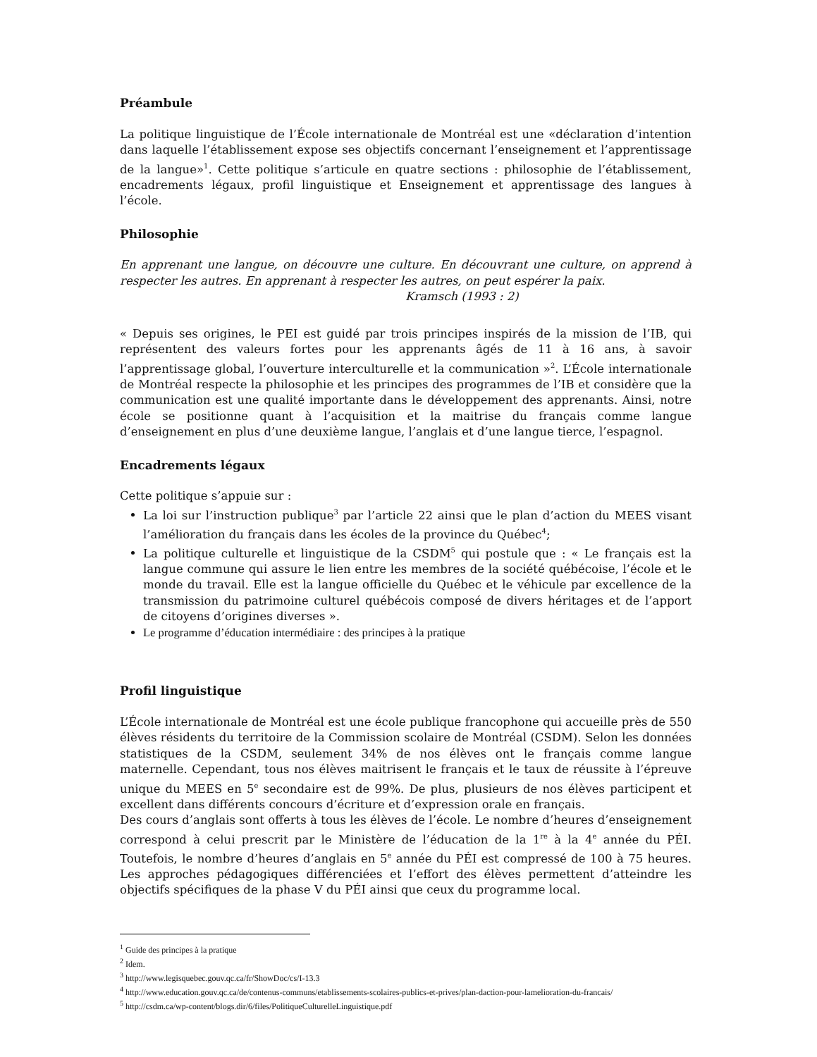Préambule
La politique linguistique de l’École internationale de Montréal est une «déclaration d’intention dans laquelle l’établissement expose ses objectifs concernant l’enseignement et l’apprentissage de la langue»<sup>1</sup>. Cette politique s’articule en quatre sections : philosophie de l’établissement, encadrements légaux, profil linguistique et Enseignement et apprentissage des langues à l’école.
Philosophie
En apprenant une langue, on découvre une culture. En découvrant une culture, on apprend à respecter les autres. En apprenant à respecter les autres, on peut espérer la paix.
Kramsch (1993 : 2)
« Depuis ses origines, le PEI est guidé par trois principes inspirés de la mission de l’IB, qui représentent des valeurs fortes pour les apprenants âgés de 11 à 16 ans, à savoir l’apprentissage global, l’ouverture interculturelle et la communication »<sup>2</sup>. L’École internationale de Montréal respecte la philosophie et les principes des programmes de l’IB et considère que la communication est une qualité importante dans le développement des apprenants. Ainsi, notre école se positionne quant à l’acquisition et la maitrise du français comme langue d’enseignement en plus d’une deuxième langue, l’anglais et d’une langue tierce, l’espagnol.
Encadrements légaux
Cette politique s’appuie sur :
La loi sur l’instruction publique<sup>3</sup> par l’article 22 ainsi que le plan d’action du MEES visant l’amélioration du français dans les écoles de la province du Québec<sup>4</sup>;
La politique culturelle et linguistique de la CSDM<sup>5</sup> qui postule que : « Le français est la langue commune qui assure le lien entre les membres de la société québécoise, l’école et le monde du travail. Elle est la langue officielle du Québec et le véhicule par excellence de la transmission du patrimoine culturel québécois composé de divers héritages et de l’apport de citoyens d’origines diverses ».
Le programme d’éducation intermédiaire : des principes à la pratique
Profil linguistique
L’École internationale de Montréal est une école publique francophone qui accueille près de 550 élèves résidents du territoire de la Commission scolaire de Montréal (CSDM). Selon les données statistiques de la CSDM, seulement 34% de nos élèves ont le français comme langue maternelle. Cependant, tous nos élèves maitrisent le français et le taux de réussite à l’épreuve unique du MEES en 5<sup>e</sup> secondaire est de 99%. De plus, plusieurs de nos élèves participent et excellent dans différents concours d’écriture et d’expression orale en français.
Des cours d’anglais sont offerts à tous les élèves de l’école. Le nombre d’heures d’enseignement correspond à celui prescrit par le Ministère de l’éducation de la 1<sup>re</sup> à la 4<sup>e</sup> année du PÉI. Toutefois, le nombre d’heures d’anglais en 5<sup>e</sup> année du PÉI est compressé de 100 à 75 heures. Les approches pédagogiques différenciées et l’effort des élèves permettent d’atteindre les objectifs spécifiques de la phase V du PÉI ainsi que ceux du programme local.
<sup>1</sup> Guide des principes à la pratique
<sup>2</sup> Idem.
<sup>3</sup> http://www.legisquebec.gouv.qc.ca/fr/ShowDoc/cs/I-13.3
<sup>4</sup> http://www.education.gouv.qc.ca/de/contenus-communs/etablissements-scolaires-publics-et-prives/plan-daction-pour-lamelioration-du-francais/
<sup>5</sup> http://csdm.ca/wp-content/blogs.dir/6/files/PolitiqueCulturelleLinguistique.pdf